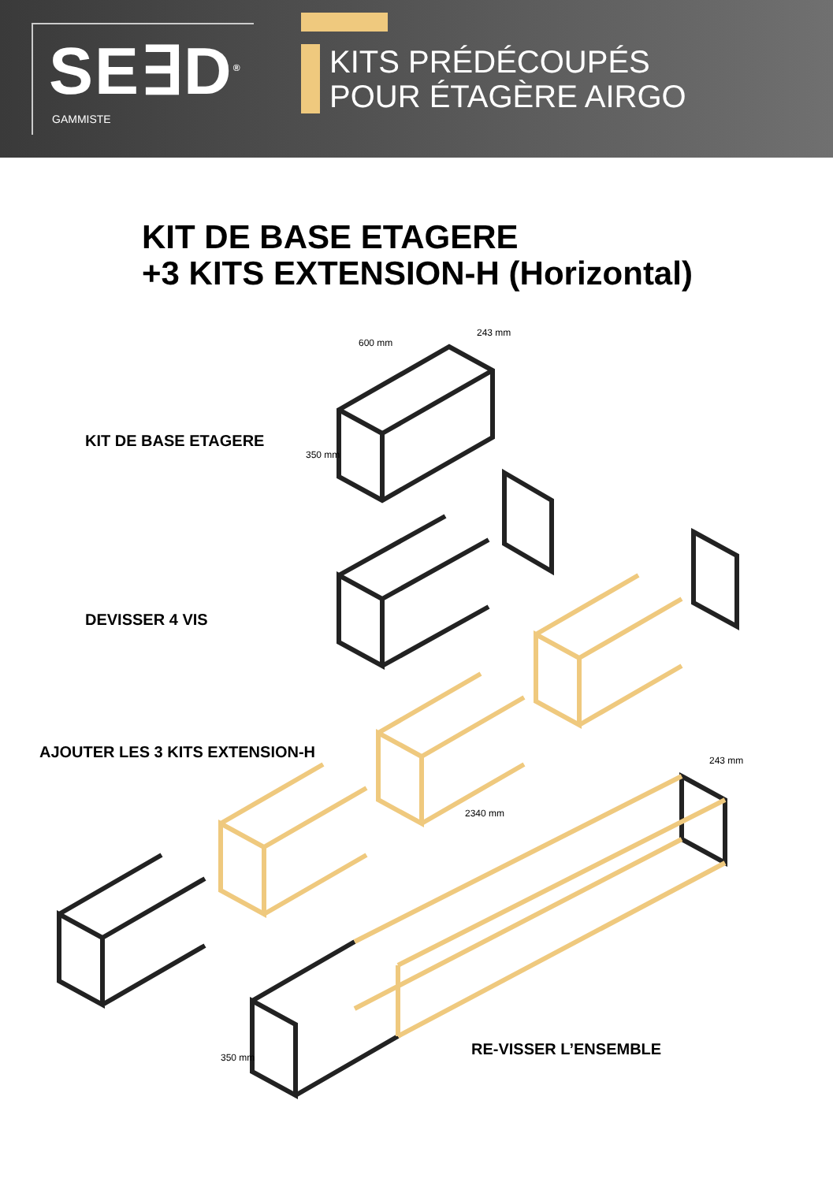SE∃D<sup>®</sup>
GAMMISTE
KITS PRÉDÉCOUPÉS
POUR ÉTAGÈRE AIRGO
KIT DE BASE ETAGERE
+3 KITS EXTENSION-H (Horizontal)
KIT DE BASE ETAGERE
DEVISSER 4 VIS
AJOUTER LES 3 KITS EXTENSION-H
RE-VISSER L’ENSEMBLE
600 mm
243 mm
350 mm
2340 mm
243 mm
350 mm